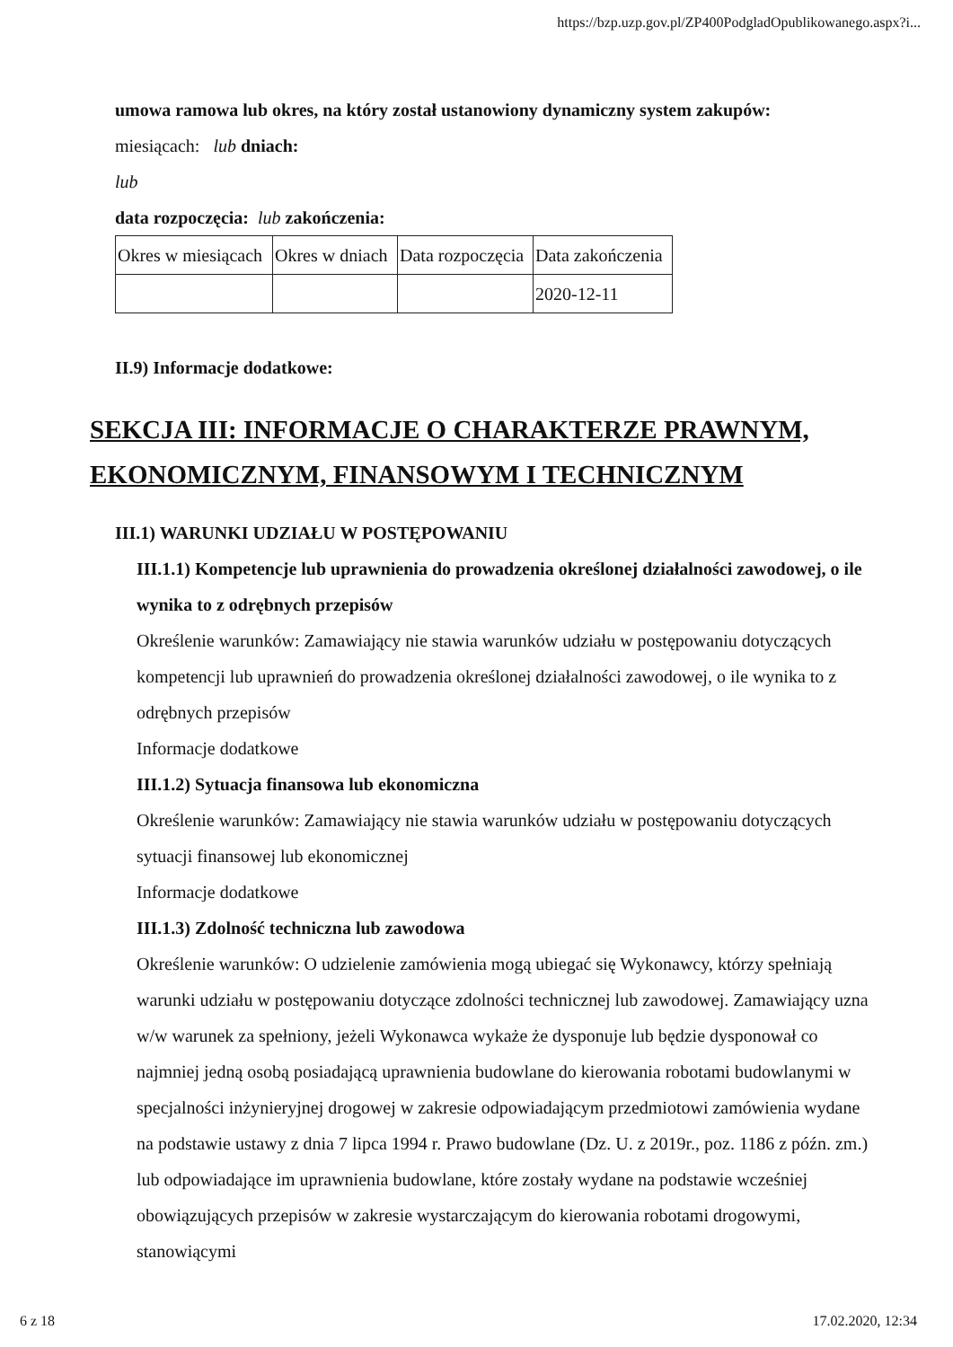https://bzp.uzp.gov.pl/ZP400PodgladOpublikowanego.aspx?i...
umowa ramowa lub okres, na który został ustanowiony dynamiczny system zakupów:
miesiącach: lub dniach:
lub
data rozpoczęcia: lub zakończenia:
| Okres w miesiącach | Okres w dniach | Data rozpoczęcia | Data zakończenia |
| | | | 2020-12-11 |
II.9) Informacje dodatkowe:
SEKCJA III: INFORMACJE O CHARAKTERZE PRAWNYM, EKONOMICZNYM, FINANSOWYM I TECHNICZNYM
III.1) WARUNKI UDZIAŁU W POSTĘPOWANIU
III.1.1) Kompetencje lub uprawnienia do prowadzenia określonej działalności zawodowej, o ile wynika to z odrębnych przepisów
Określenie warunków: Zamawiający nie stawia warunków udziału w postępowaniu dotyczących kompetencji lub uprawnień do prowadzenia określonej działalności zawodowej, o ile wynika to z odrębnych przepisów
Informacje dodatkowe
III.1.2) Sytuacja finansowa lub ekonomiczna
Określenie warunków: Zamawiający nie stawia warunków udziału w postępowaniu dotyczących sytuacji finansowej lub ekonomicznej
Informacje dodatkowe
III.1.3) Zdolność techniczna lub zawodowa
Określenie warunków: O udzielenie zamówienia mogą ubiegać się Wykonawcy, którzy spełniają warunki udziału w postępowaniu dotyczące zdolności technicznej lub zawodowej. Zamawiający uzna w/w warunek za spełniony, jeżeli Wykonawca wykaże że dysponuje lub będzie dysponował co najmniej jedną osobą posiadającą uprawnienia budowlane do kierowania robotami budowlanymi w specjalności inżynieryjnej drogowej w zakresie odpowiadającym przedmiotowi zamówienia wydane na podstawie ustawy z dnia 7 lipca 1994 r. Prawo budowlane (Dz. U. z 2019r., poz. 1186 z późn. zm.) lub odpowiadające im uprawnienia budowlane, które zostały wydane na podstawie wcześniej obowiązujących przepisów w zakresie wystarczającym do kierowania robotami drogowymi, stanowiącymi
6 z 18 17.02.2020, 12:34